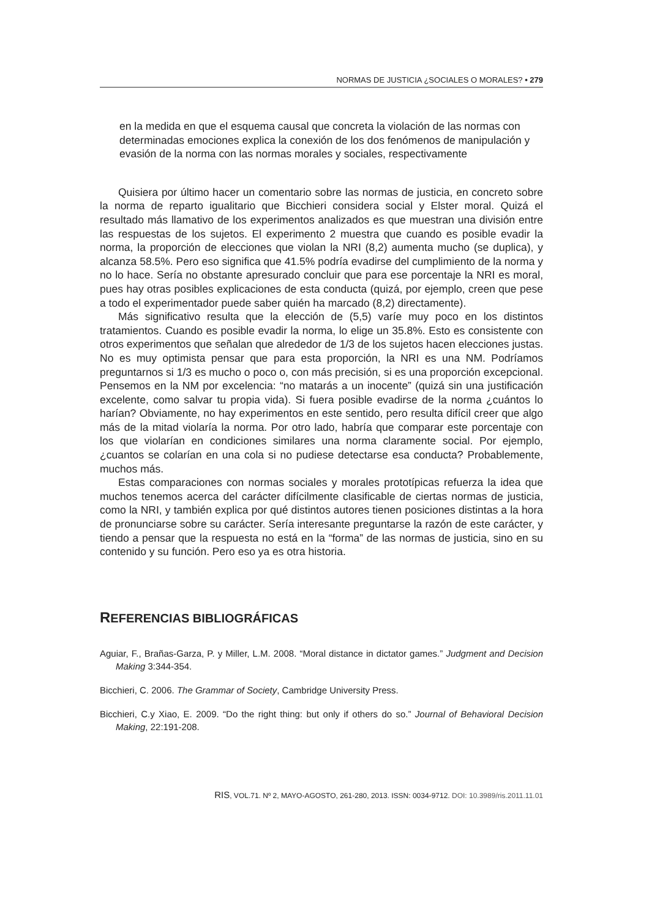NORMAS DE JUSTICIA ¿SOCIALES O MORALES? • 279
en la medida en que el esquema causal que concreta la violación de las normas con determinadas emociones explica la conexión de los dos fenómenos de manipulación y evasión de la norma con las normas morales y sociales, respectivamente
Quisiera por último hacer un comentario sobre las normas de justicia, en concreto sobre la norma de reparto igualitario que Bicchieri considera social y Elster moral. Quizá el resultado más llamativo de los experimentos analizados es que muestran una división entre las respuestas de los sujetos. El experimento 2 muestra que cuando es posible evadir la norma, la proporción de elecciones que violan la NRI (8,2) aumenta mucho (se duplica), y alcanza 58.5%. Pero eso significa que 41.5% podría evadirse del cumplimiento de la norma y no lo hace. Sería no obstante apresurado concluir que para ese porcentaje la NRI es moral, pues hay otras posibles explicaciones de esta conducta (quizá, por ejemplo, creen que pese a todo el experimentador puede saber quién ha marcado (8,2) directamente).
Más significativo resulta que la elección de (5,5) varíe muy poco en los distintos tratamientos. Cuando es posible evadir la norma, lo elige un 35.8%. Esto es consistente con otros experimentos que señalan que alrededor de 1/3 de los sujetos hacen elecciones justas. No es muy optimista pensar que para esta proporción, la NRI es una NM. Podríamos preguntarnos si 1/3 es mucho o poco o, con más precisión, si es una proporción excepcional. Pensemos en la NM por excelencia: “no matarás a un inocente” (quizá sin una justificación excelente, como salvar tu propia vida). Si fuera posible evadirse de la norma ¿cuántos lo harían? Obviamente, no hay experimentos en este sentido, pero resulta difícil creer que algo más de la mitad violaría la norma. Por otro lado, habría que comparar este porcentaje con los que violarían en condiciones similares una norma claramente social. Por ejemplo, ¿cuantos se colarían en una cola si no pudiese detectarse esa conducta? Probablemente, muchos más.
Estas comparaciones con normas sociales y morales prototípicas refuerza la idea que muchos tenemos acerca del carácter difícilmente clasificable de ciertas normas de justicia, como la NRI, y también explica por qué distintos autores tienen posiciones distintas a la hora de pronunciarse sobre su carácter. Sería interesante preguntarse la razón de este carácter, y tiendo a pensar que la respuesta no está en la “forma” de las normas de justicia, sino en su contenido y su función. Pero eso ya es otra historia.
REFERENCIAS BIBLIOGRÁFICAS
Aguiar, F., Brañas-Garza, P. y Miller, L.M. 2008. “Moral distance in dictator games.” Judgment and Decision Making 3:344-354.
Bicchieri, C. 2006. The Grammar of Society, Cambridge University Press.
Bicchieri, C.y Xiao, E. 2009. “Do the right thing: but only if others do so.” Journal of Behavioral Decision Making, 22:191-208.
RIS, VOL.71. Nº 2, MAYO-AGOSTO, 261-280, 2013. ISSN: 0034-9712. DOI: 10.3989/ris.2011.11.01